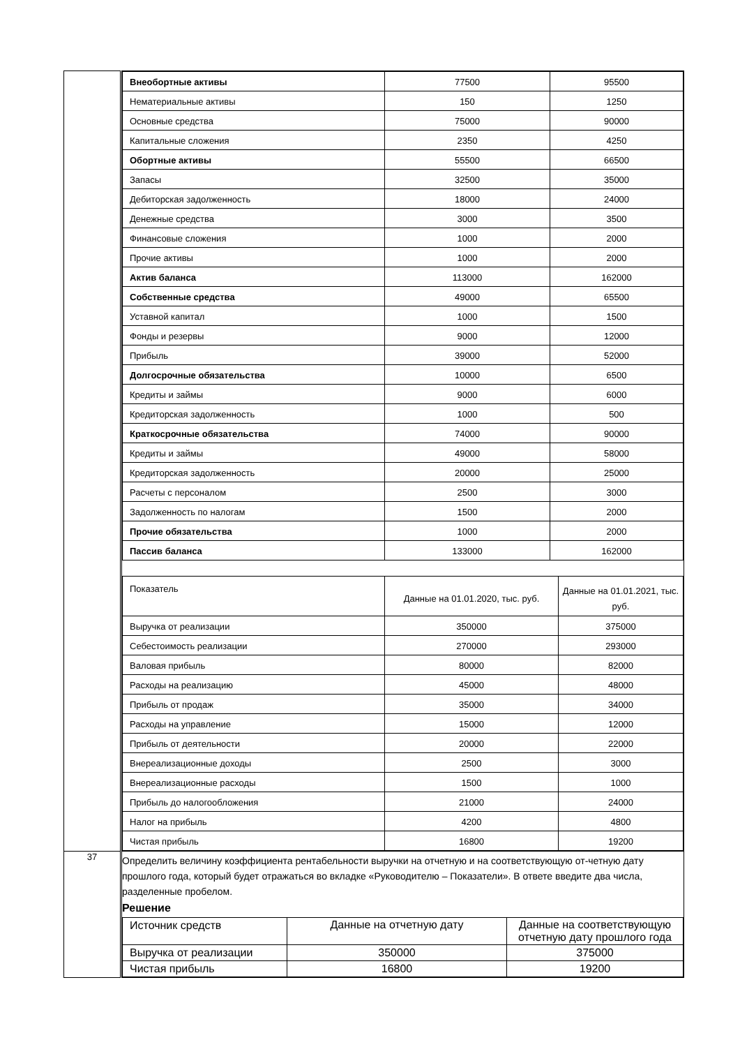| | / Внеобортные активы / 77500 / 95500 / / Нематериальные активы / 150 / 1250 / / Основные средства / 75000 / 90000 / / Капитальные сложения / 2350 / 4250 / / Обортные активы / 55500 / 66500 / / Запасы / 32500 / 35000 / / Дебиторская задолженность / 18000 / 24000 / / Денежные средства / 3000 / 3500 / / Финансовые сложения / 1000 / 2000 / / Прочие активы / 1000 / 2000 / / Актив баланса / 113000 / 162000 / / Собственные средства / 49000 / 65500 / / Уставной капитал / 1000 / 1500 / / Фонды и резервы / 9000 / 12000 / / Прибыль / 39000 / 52000 / / Долгосрочные обязательства / 10000 / 6500 / / Кредиты и займы / 9000 / 6000 / / Кредиторская задолженность / 1000 / 500 / / Краткосрочные обязательства / 74000 / 90000 / / Кредиты и займы / 49000 / 58000 / / Кредиторская задолженность / 20000 / 25000 / / Расчеты с персоналом / 2500 / 3000 / / Задолженность по налогам / 1500 / 2000 / / Прочие обязательства / 1000 / 2000 / / Пассив баланса / 133000 / 162000 / / Показатель / Данные на 01.01.2020, тыс. руб. / Данные на 01.01.2021, тыс. руб. / / --- / --- / --- / / Выручка от реализации / 350000 / 375000 / / Себестоимость реализации / 270000 / 293000 / / Валовая прибыль / 80000 / 82000 / / Расходы на реализацию / 45000 / 48000 / / Прибыль от продаж / 35000 / 34000 / / Расходы на управление / 15000 / 12000 / / Прибыль от деятельности / 20000 / 22000 / / Внереализационные доходы / 2500 / 3000 / / Внереализационные расходы / 1500 / 1000 / / Прибыль до налогообложения / 21000 / 24000 / / Налог на прибыль / 4200 / 4800 / / Чистая прибыль / 16800 / 19200 / |
| 37 | Определить величину коэффициента рентабельности выручки на отчетную и на соответствующую от-четную дату прошлого года, который будет отражаться во вкладке «Руководителю – Показатели». В ответе введите два числа, разделенные пробелом. Решение / Источник средств / Данные на отчетную дату / Данные на соответствующую отчетную дату прошлого года / / --- / --- / --- / / Выручка от реализации / 350000 / 375000 / / Чистая прибыль / 16800 / 19200 / |